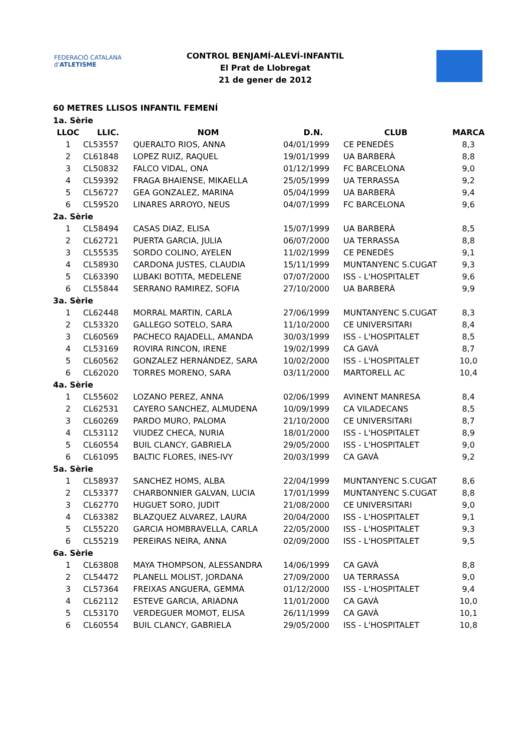FEDERACIÓ CATALANA d'ATLETISME
CONTROL BENJAMÍ-ALEVÍ-INFANTIL
El Prat de Llobregat
21 de gener de 2012
60 METRES LLISOS INFANTIL FEMENÍ
| 1a. Sèrie | | | | | |
| LLOC | LLIC. | NOM | D.N. | CLUB | MARCA |
| 1 | CL53557 | QUERALTO RIOS, ANNA | 04/01/1999 | CE PENEDÈS | 8,3 |
| 2 | CL61848 | LOPEZ RUIZ, RAQUEL | 19/01/1999 | UA BARBERÀ | 8,8 |
| 3 | CL50832 | FALCO VIDAL, ONA | 01/12/1999 | FC BARCELONA | 9,0 |
| 4 | CL59392 | FRAGA BHAIENSE, MIKAELLA | 25/05/1999 | UA TERRASSA | 9,2 |
| 5 | CL56727 | GEA GONZALEZ, MARINA | 05/04/1999 | UA BARBERÀ | 9,4 |
| 6 | CL59520 | LINARES ARROYO, NEUS | 04/07/1999 | FC BARCELONA | 9,6 |
| 2a. Sèrie | | | | | |
| 1 | CL58494 | CASAS DIAZ, ELISA | 15/07/1999 | UA BARBERÀ | 8,5 |
| 2 | CL62721 | PUERTA GARCIA, JULIA | 06/07/2000 | UA TERRASSA | 8,8 |
| 3 | CL55535 | SORDO COLINO, AYELEN | 11/02/1999 | CE PENEDÈS | 9,1 |
| 4 | CL58930 | CARDONA JUSTES, CLAUDIA | 15/11/1999 | MUNTANYENC S.CUGAT | 9,3 |
| 5 | CL63390 | LUBAKI BOTITA, MEDELENE | 07/07/2000 | ISS - L'HOSPITALET | 9,6 |
| 6 | CL55844 | SERRANO RAMIREZ, SOFIA | 27/10/2000 | UA BARBERÀ | 9,9 |
| 3a. Sèrie | | | | | |
| 1 | CL62448 | MORRAL MARTIN, CARLA | 27/06/1999 | MUNTANYENC S.CUGAT | 8,3 |
| 2 | CL53320 | GALLEGO SOTELO, SARA | 11/10/2000 | CE UNIVERSITARI | 8,4 |
| 3 | CL60569 | PACHECO RAJADELL, AMANDA | 30/03/1999 | ISS - L'HOSPITALET | 8,5 |
| 4 | CL53169 | ROVIRA RINCON, IRENE | 19/02/1999 | CA GAVÀ | 8,7 |
| 5 | CL60562 | GONZALEZ HERNÁNDEZ, SARA | 10/02/2000 | ISS - L'HOSPITALET | 10,0 |
| 6 | CL62020 | TORRES MORENO, SARA | 03/11/2000 | MARTORELL AC | 10,4 |
| 4a. Sèrie | | | | | |
| 1 | CL55602 | LOZANO PEREZ, ANNA | 02/06/1999 | AVINENT MANRESA | 8,4 |
| 2 | CL62531 | CAYERO SANCHEZ, ALMUDENA | 10/09/1999 | CA VILADECANS | 8,5 |
| 3 | CL60269 | PARDO MURO, PALOMA | 21/10/2000 | CE UNIVERSITARI | 8,7 |
| 4 | CL53112 | VIUDEZ CHECA, NURIA | 18/01/2000 | ISS - L'HOSPITALET | 8,9 |
| 5 | CL60554 | BUIL CLANCY, GABRIELA | 29/05/2000 | ISS - L'HOSPITALET | 9,0 |
| 6 | CL61095 | BALTIC FLORES, INES-IVY | 20/03/1999 | CA GAVÀ | 9,2 |
| 5a. Sèrie | | | | | |
| 1 | CL58937 | SANCHEZ HOMS, ALBA | 22/04/1999 | MUNTANYENC S.CUGAT | 8,6 |
| 2 | CL53377 | CHARBONNIER GALVAN, LUCIA | 17/01/1999 | MUNTANYENC S.CUGAT | 8,8 |
| 3 | CL62770 | HUGUET SORO, JUDIT | 21/08/2000 | CE UNIVERSITARI | 9,0 |
| 4 | CL63382 | BLAZQUEZ ALVAREZ, LAURA | 20/04/2000 | ISS - L'HOSPITALET | 9,1 |
| 5 | CL55220 | GARCIA HOMBRAVELLA, CARLA | 22/05/2000 | ISS - L'HOSPITALET | 9,3 |
| 6 | CL55219 | PEREIRAS NEIRA, ANNA | 02/09/2000 | ISS - L'HOSPITALET | 9,5 |
| 6a. Sèrie | | | | | |
| 1 | CL63808 | MAYA THOMPSON, ALESSANDRA | 14/06/1999 | CA GAVÀ | 8,8 |
| 2 | CL54472 | PLANELL MOLIST, JORDANA | 27/09/2000 | UA TERRASSA | 9,0 |
| 3 | CL57364 | FREIXAS ANGUERA, GEMMA | 01/12/2000 | ISS - L'HOSPITALET | 9,4 |
| 4 | CL62112 | ESTEVE GARCIA, ARIADNA | 11/01/2000 | CA GAVÀ | 10,0 |
| 5 | CL53170 | VERDEGUER MOMOT, ELISA | 26/11/1999 | CA GAVÀ | 10,1 |
| 6 | CL60554 | BUIL CLANCY, GABRIELA | 29/05/2000 | ISS - L'HOSPITALET | 10,8 |